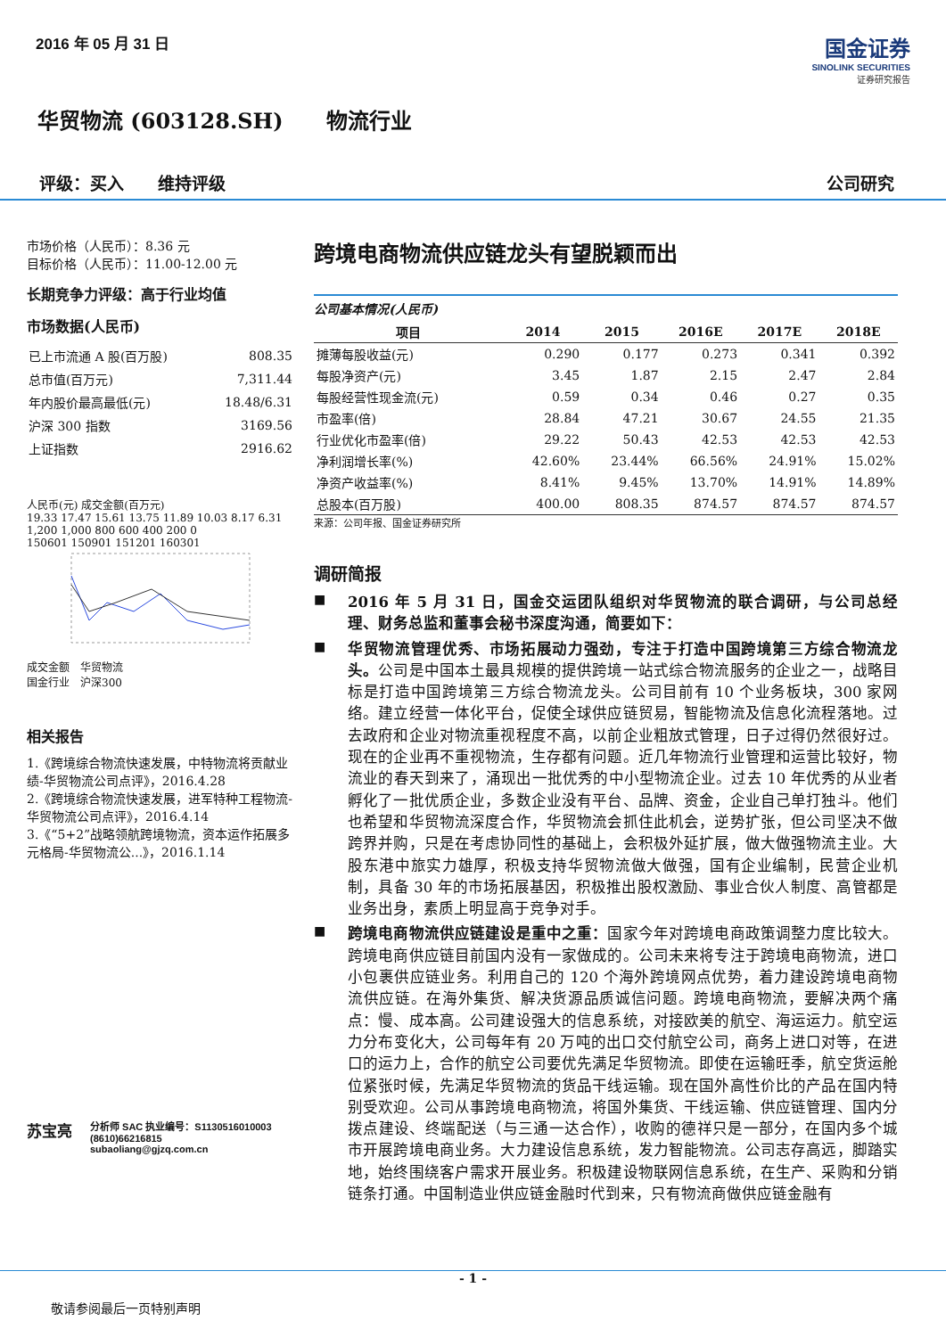2016 年 05 月 31 日
国金证券
SINOLINK SECURITIES
证券研究报告
华贸物流 (603128.SH)　　物流行业
评级：买入　　维持评级 公司研究
市场价格（人民币）：8.36 元
目标价格（人民币）：11.00-12.00 元
长期竞争力评级：高于行业均值
市场数据(人民币)
| 已上市流通 A 股(百万股) | 808.35 |
| 总市值(百万元) | 7,311.44 |
| 年内股价最高最低(元) | 18.48/6.31 |
| 沪深 300 指数 | 3169.56 |
| 上证指数 | 2916.62 |
人民币(元) 成交金额(百万元)
19.33 17.47 15.61 13.75 11.89 10.03 8.17 6.31
1,200 1,000 800 600 400 200 0
150601 150901 151201 160301
成交金额　华贸物流
国金行业　沪深300
相关报告
1.《跨境综合物流快速发展，中特物流将贡献业绩-华贸物流公司点评》，2016.4.28
2.《跨境综合物流快速发展，进军特种工程物流-华贸物流公司点评》，2016.4.14
3.《“5+2”战略领航跨境物流，资本运作拓展多元格局-华贸物流公...》，2016.1.14
苏宝亮
分析师 SAC 执业编号：S1130516010003
(8610)66216815
subaoliang@gjzq.com.cn
跨境电商物流供应链龙头有望脱颖而出
公司基本情况(人民币)
| 项目 | 2014 | 2015 | 2016E | 2017E | 2018E |
| --- | --- | --- | --- | --- | --- |
| 摊薄每股收益(元) | 0.290 | 0.177 | 0.273 | 0.341 | 0.392 |
| 每股净资产(元) | 3.45 | 1.87 | 2.15 | 2.47 | 2.84 |
| 每股经营性现金流(元) | 0.59 | 0.34 | 0.46 | 0.27 | 0.35 |
| 市盈率(倍) | 28.84 | 47.21 | 30.67 | 24.55 | 21.35 |
| 行业优化市盈率(倍) | 29.22 | 50.43 | 42.53 | 42.53 | 42.53 |
| 净利润增长率(%) | 42.60% | 23.44% | 66.56% | 24.91% | 15.02% |
| 净资产收益率(%) | 8.41% | 9.45% | 13.70% | 14.91% | 14.89% |
| 总股本(百万股) | 400.00 | 808.35 | 874.57 | 874.57 | 874.57 |
来源：公司年报、国金证券研究所
调研简报
■
2016 年 5 月 31 日，国金交运团队组织对华贸物流的联合调研，与公司总经理、财务总监和董事会秘书深度沟通，简要如下：
■
华贸物流管理优秀、市场拓展动力强劲，专注于打造中国跨境第三方综合物流龙头。公司是中国本土最具规模的提供跨境一站式综合物流服务的企业之一，战略目标是打造中国跨境第三方综合物流龙头。公司目前有 10 个业务板块，300 家网络。建立经营一体化平台，促使全球供应链贸易，智能物流及信息化流程落地。过去政府和企业对物流重视程度不高，以前企业粗放式管理，日子过得仍然很好过。现在的企业再不重视物流，生存都有问题。近几年物流行业管理和运营比较好，物流业的春天到来了，涌现出一批优秀的中小型物流企业。过去 10 年优秀的从业者孵化了一批优质企业，多数企业没有平台、品牌、资金，企业自己单打独斗。他们也希望和华贸物流深度合作，华贸物流会抓住此机会，逆势扩张，但公司坚决不做跨界并购，只是在考虑协同性的基础上，会积极外延扩展，做大做强物流主业。大股东港中旅实力雄厚，积极支持华贸物流做大做强，国有企业编制，民营企业机制，具备 30 年的市场拓展基因，积极推出股权激励、事业合伙人制度、高管都是业务出身，素质上明显高于竞争对手。
■
跨境电商物流供应链建设是重中之重：国家今年对跨境电商政策调整力度比较大。跨境电商供应链目前国内没有一家做成的。公司未来将专注于跨境电商物流，进口小包裹供应链业务。利用自己的 120 个海外跨境网点优势，着力建设跨境电商物流供应链。在海外集货、解决货源品质诚信问题。跨境电商物流，要解决两个痛点：慢、成本高。公司建设强大的信息系统，对接欧美的航空、海运运力。航空运力分布变化大，公司每年有 20 万吨的出口交付航空公司，商务上进口对等，在进口的运力上，合作的航空公司要优先满足华贸物流。即使在运输旺季，航空货运舱位紧张时候，先满足华贸物流的货品干线运输。现在国外高性价比的产品在国内特别受欢迎。公司从事跨境电商物流，将国外集货、干线运输、供应链管理、国内分拨点建设、终端配送（与三通一达合作），收购的德祥只是一部分，在国内多个城市开展跨境电商业务。大力建设信息系统，发力智能物流。公司志存高远，脚踏实地，始终围绕客户需求开展业务。积极建设物联网信息系统，在生产、采购和分销链条打通。中国制造业供应链金融时代到来，只有物流商做供应链金融有
- 1 -
敬请参阅最后一页特别声明